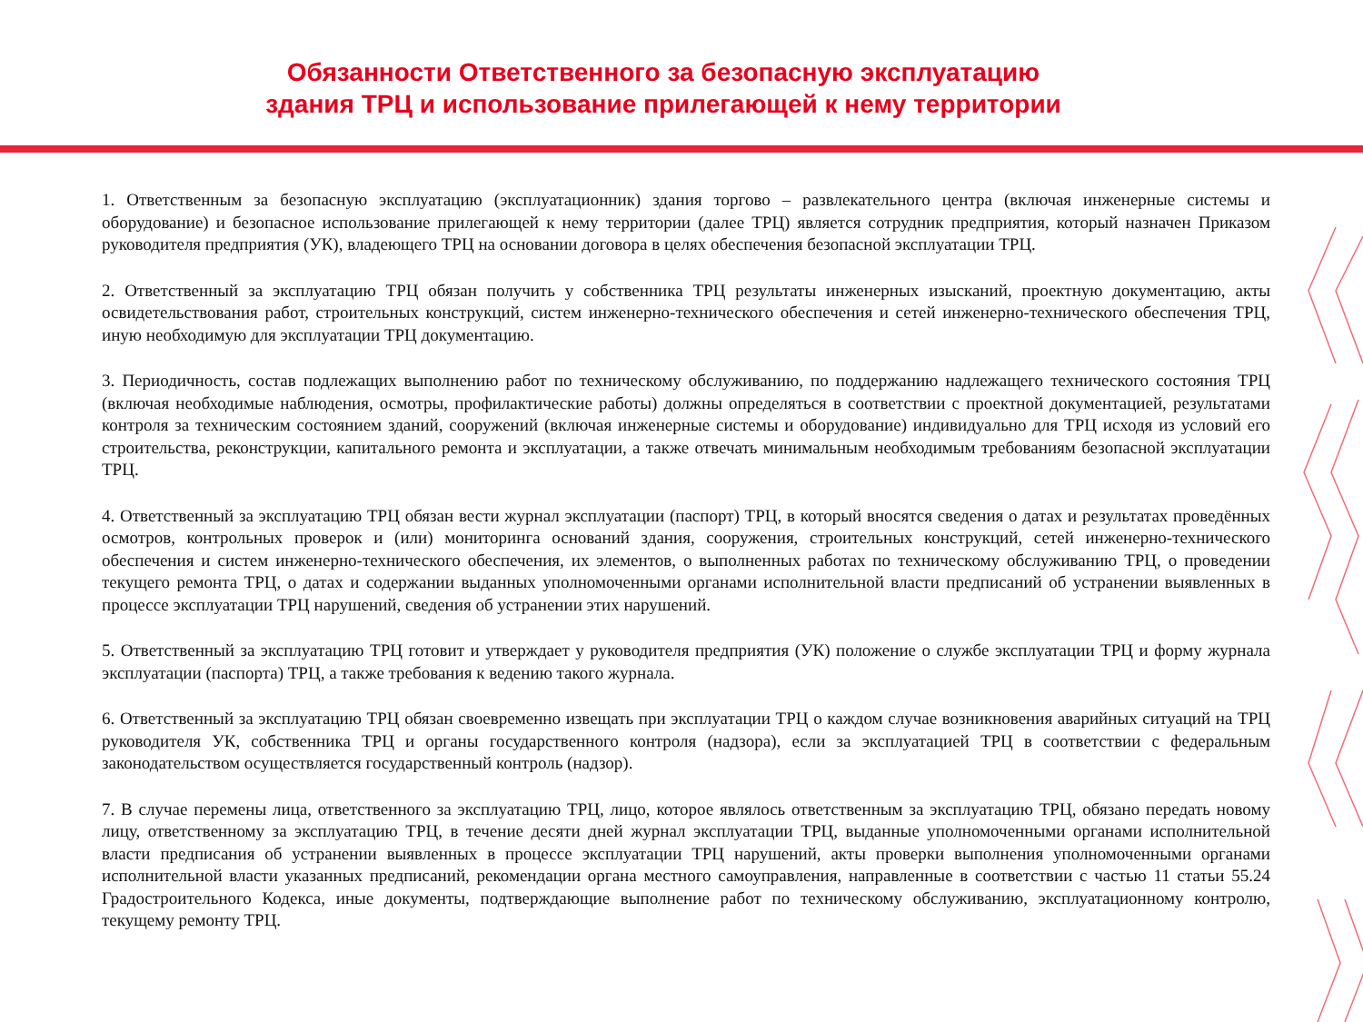Обязанности Ответственного за безопасную эксплуатацию
здания ТРЦ и использование прилегающей к нему территории
1. Ответственным за безопасную эксплуатацию (эксплуатационник) здания торгово – развлекательного центра (включая инженерные системы и оборудование) и безопасное использование прилегающей к нему территории (далее ТРЦ) является сотрудник предприятия, который назначен Приказом руководителя предприятия (УК), владеющего ТРЦ на основании договора в целях обеспечения безопасной эксплуатации ТРЦ.
2. Ответственный за эксплуатацию ТРЦ обязан получить у собственника ТРЦ результаты инженерных изысканий, проектную документацию, акты освидетельствования работ, строительных конструкций, систем инженерно-технического обеспечения и сетей инженерно-технического обеспечения ТРЦ, иную необходимую для эксплуатации ТРЦ документацию.
3. Периодичность, состав подлежащих выполнению работ по техническому обслуживанию, по поддержанию надлежащего технического состояния ТРЦ (включая необходимые наблюдения, осмотры, профилактические работы) должны определяться в соответствии с проектной документацией, результатами контроля за техническим состоянием зданий, сооружений (включая инженерные системы и оборудование) индивидуально для ТРЦ исходя из условий его строительства, реконструкции, капитального ремонта и эксплуатации, а также отвечать минимальным необходимым требованиям безопасной эксплуатации ТРЦ.
4. Ответственный за эксплуатацию ТРЦ обязан вести журнал эксплуатации (паспорт) ТРЦ, в который вносятся сведения о датах и результатах проведённых осмотров, контрольных проверок и (или) мониторинга оснований здания, сооружения, строительных конструкций, сетей инженерно-технического обеспечения и систем инженерно-технического обеспечения, их элементов, о выполненных работах по техническому обслуживанию ТРЦ, о проведении текущего ремонта ТРЦ, о датах и содержании выданных уполномоченными органами исполнительной власти предписаний об устранении выявленных в процессе эксплуатации ТРЦ нарушений, сведения об устранении этих нарушений.
5. Ответственный за эксплуатацию ТРЦ готовит и утверждает у руководителя предприятия (УК) положение о службе эксплуатации ТРЦ и форму журнала эксплуатации (паспорта) ТРЦ, а также требования к ведению такого журнала.
6. Ответственный за эксплуатацию ТРЦ обязан своевременно извещать при эксплуатации ТРЦ о каждом случае возникновения аварийных ситуаций на ТРЦ руководителя УК, собственника ТРЦ и органы государственного контроля (надзора), если за эксплуатацией ТРЦ в соответствии с федеральным законодательством осуществляется государственный контроль (надзор).
7. В случае перемены лица, ответственного за эксплуатацию ТРЦ, лицо, которое являлось ответственным за эксплуатацию ТРЦ, обязано передать новому лицу, ответственному за эксплуатацию ТРЦ, в течение десяти дней журнал эксплуатации ТРЦ, выданные уполномоченными органами исполнительной власти предписания об устранении выявленных в процессе эксплуатации ТРЦ нарушений, акты проверки выполнения уполномоченными органами исполнительной власти указанных предписаний, рекомендации органа местного самоуправления, направленные в соответствии с частью 11 статьи 55.24 Градостроительного Кодекса, иные документы, подтверждающие выполнение работ по техническому обслуживанию, эксплуатационному контролю, текущему ремонту ТРЦ.